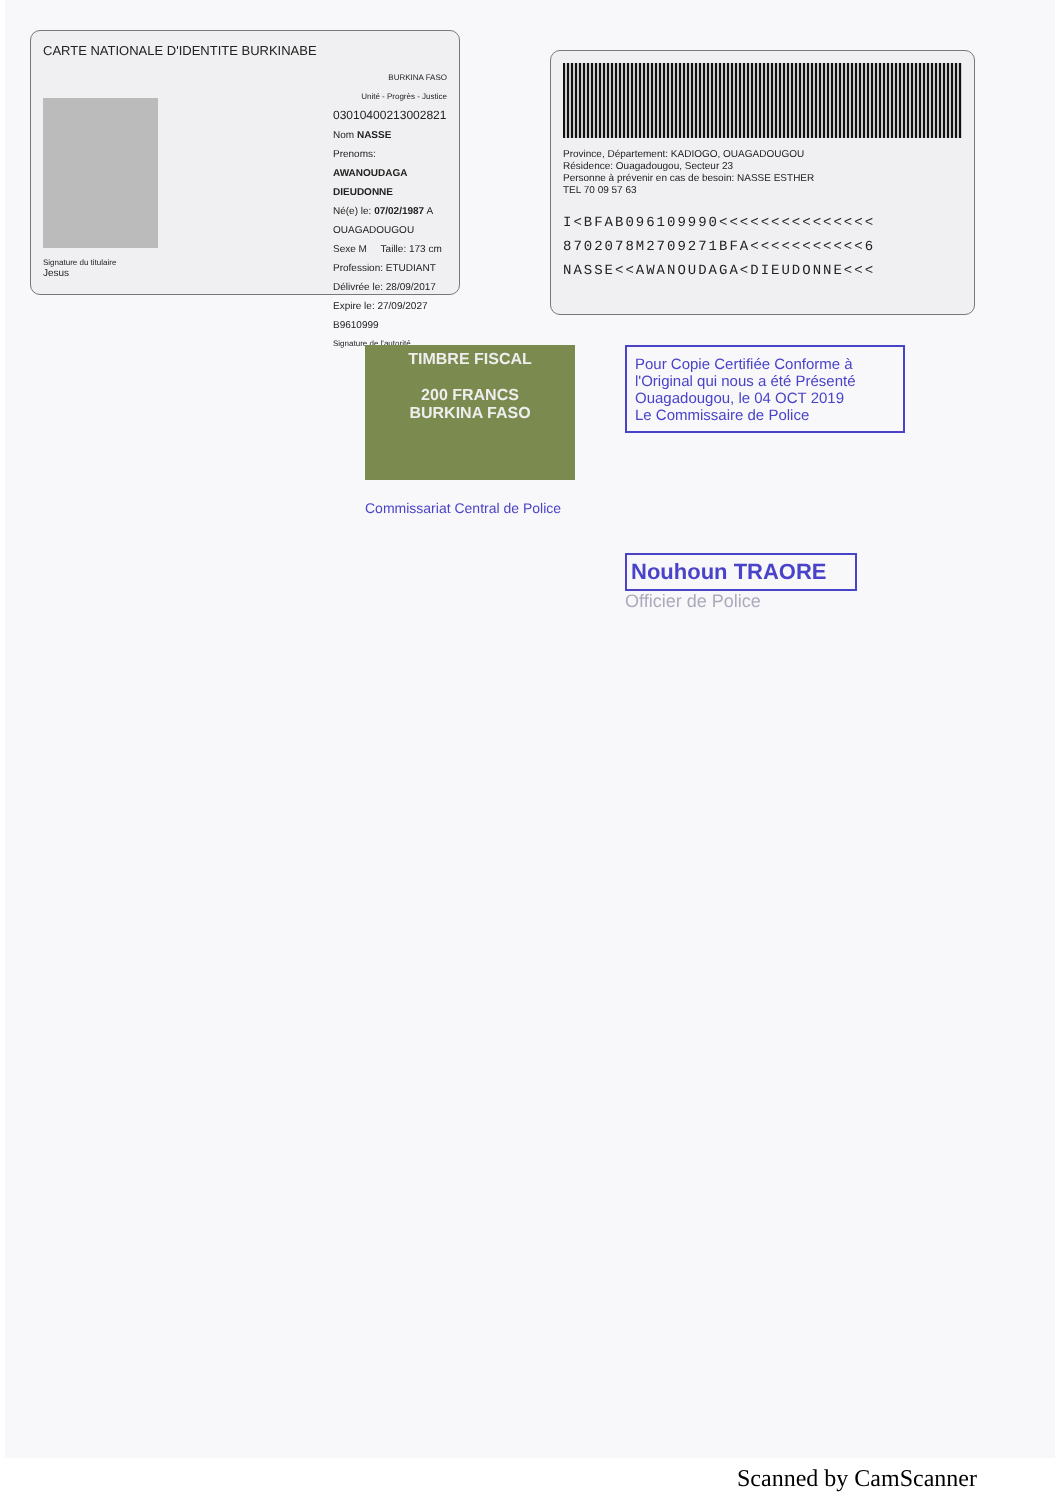CARTE NATIONALE D'IDENTITE BURKINABE
Signature du titulaire
Jesus
BURKINA FASO
Unité - Progrès - Justice
03010400213002821
Nom NASSE
Prenoms: AWANOUDAGA DIEUDONNE
Né(e) le: 07/02/1987 A OUAGADOUGOU
Sexe M Taille: 173 cm
Profession: ETUDIANT
Délivrée le: 28/09/2017
Expire le: 27/09/2027 B9610999
Signature de l'autorité
Province, Département: KADIOGO, OUAGADOUGOU
Résidence: Ouagadougou, Secteur 23
Personne à prévenir en cas de besoin: NASSE ESTHER
TEL 70 09 57 63
I<BFAB096109990<<<<<<<<<<<<<<<
8702078M2709271BFA<<<<<<<<<<<6
NASSE<<AWANOUDAGA<DIEUDONNE<<<
TIMBRE FISCAL
200 FRANCS
BURKINA FASO
Commissariat Central de Police
Pour Copie Certifiée Conforme à l'Original qui nous a été Présenté
Ouagadougou, le 04 OCT 2019
Le Commissaire de Police
Nouhoun TRAORE
Officier de Police
Scanned by CamScanner